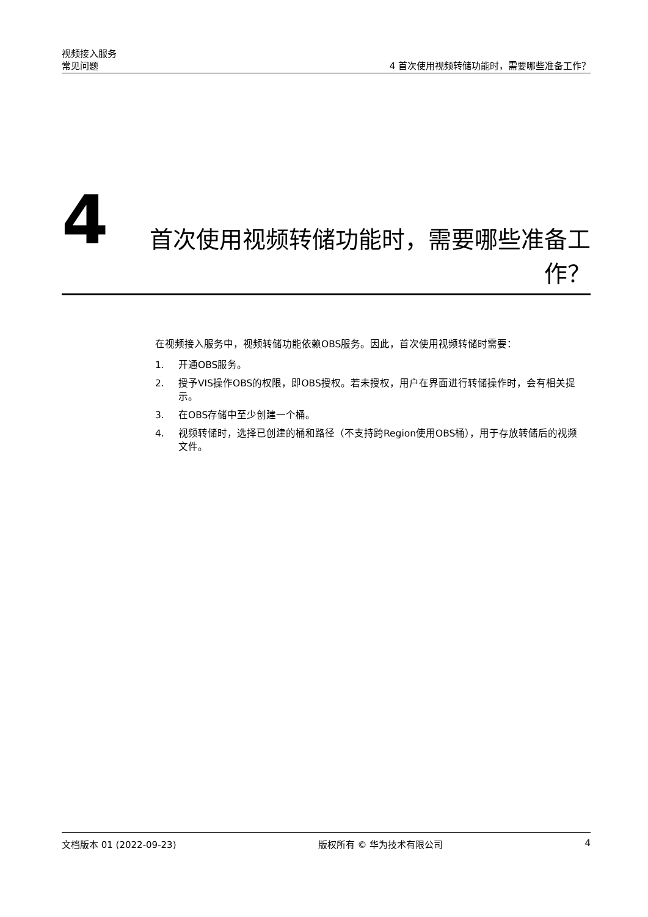视频接入服务
常见问题 4 首次使用视频转储功能时，需要哪些准备工作？
4
首次使用视频转储功能时，需要哪些准备工作？
在视频接入服务中，视频转储功能依赖OBS服务。因此，首次使用视频转储时需要：
1. 开通OBS服务。
2. 授予VIS操作OBS的权限，即OBS授权。若未授权，用户在界面进行转储操作时，会有相关提示。
3. 在OBS存储中至少创建一个桶。
4. 视频转储时，选择已创建的桶和路径（不支持跨Region使用OBS桶），用于存放转储后的视频文件。
文档版本 01 (2022-09-23) 版权所有 © 华为技术有限公司 4